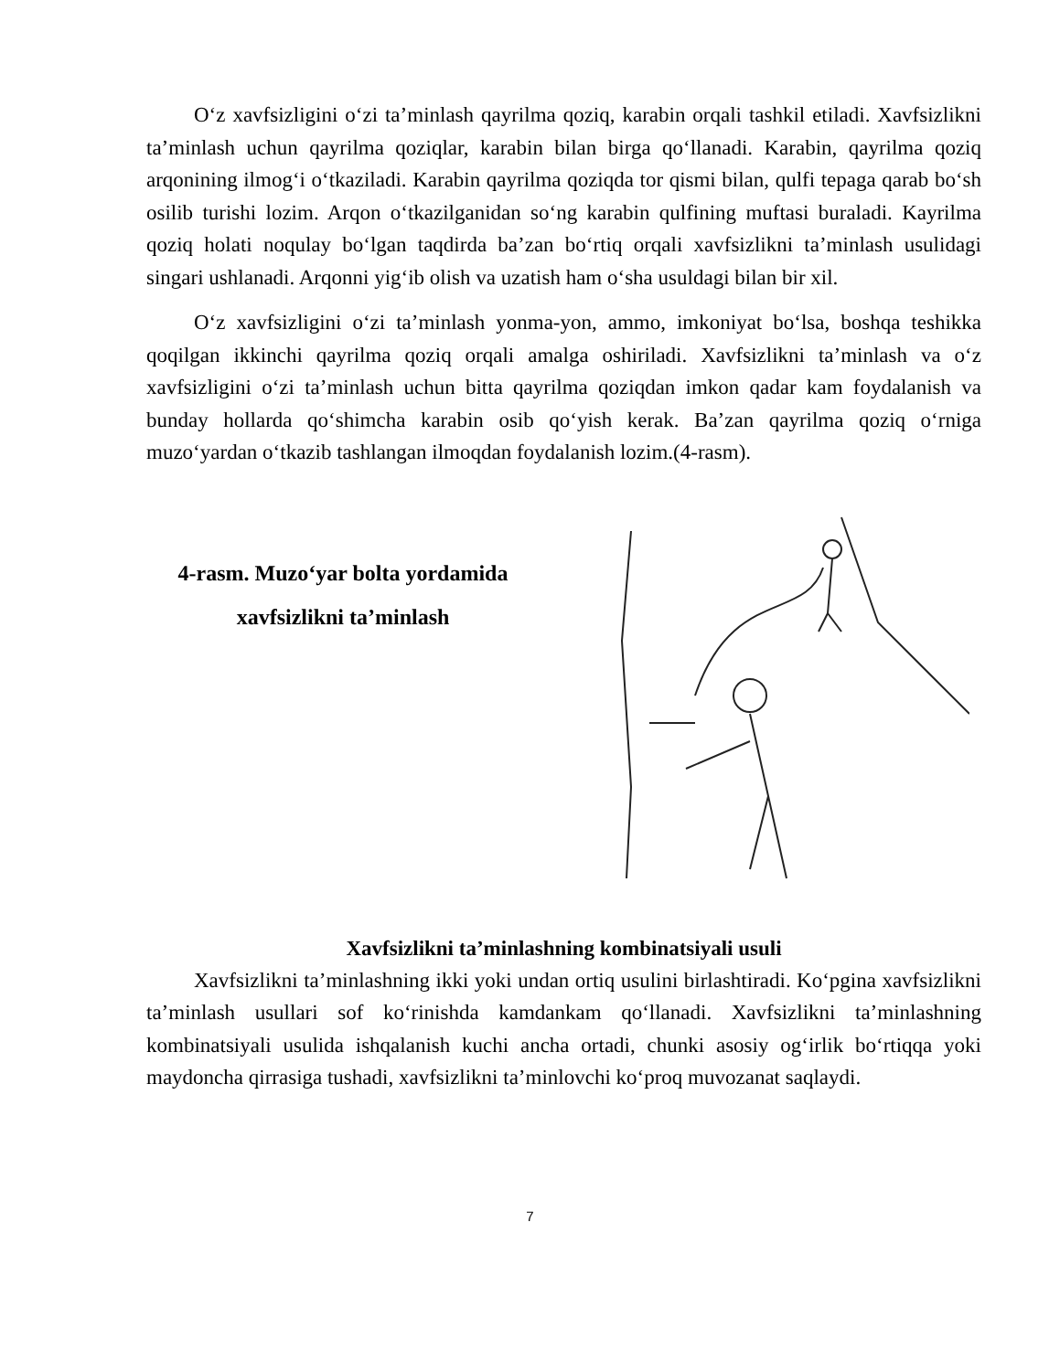O‘z xavfsizligini o‘zi ta’minlash qayrilma qoziq, karabin orqali tashkil etiladi. Xavfsizlikni ta’minlash uchun qayrilma qoziqlar, karabin bilan birga qo‘llanadi. Karabin, qayrilma qoziq arqonining ilmog‘i o‘tkaziladi. Karabin qayrilma qoziqda tor qismi bilan, qulfi tepaga qarab bo‘sh osilib turishi lozim. Arqon o‘tkazilganidan so‘ng karabin qulfining muftasi buraladi. Kayrilma qoziq holati noqulay bo‘lgan taqdirda ba’zan bo‘rtiq orqali xavfsizlikni ta’minlash usulidagi singari ushlanadi. Arqonni yig‘ib olish va uzatish ham o‘sha usuldagi bilan bir xil.
O‘z xavfsizligini o‘zi ta’minlash yonma-yon, ammo, imkoniyat bo‘lsa, boshqa teshikka qoqilgan ikkinchi qayrilma qoziq orqali amalga oshiriladi. Xavfsizlikni ta’minlash va o‘z xavfsizligini o‘zi ta’minlash uchun bitta qayrilma qoziqdan imkon qadar kam foydalanish va bunday hollarda qo‘shimcha karabin osib qo‘yish kerak. Ba’zan qayrilma qoziq o‘rniga muzo‘yardan o‘tkazib tashlangan ilmoqdan foydalanish lozim.(4-rasm).
4-rasm. Muzo‘yar bolta yordamida
xavfsizlikni ta’minlash
Xavfsizlikni ta’minlashning kombinatsiyali usuli
Xavfsizlikni ta’minlashning ikki yoki undan ortiq usulini birlashtiradi. Ko‘pgina xavfsizlikni ta’minlash usullari sof ko‘rinishda kamdankam qo‘llanadi. Xavfsizlikni ta’minlashning kombinatsiyali usulida ishqalanish kuchi ancha ortadi, chunki asosiy og‘irlik bo‘rtiqqa yoki maydoncha qirrasiga tushadi, xavfsizlikni ta’minlovchi ko‘proq muvozanat saqlaydi.
7